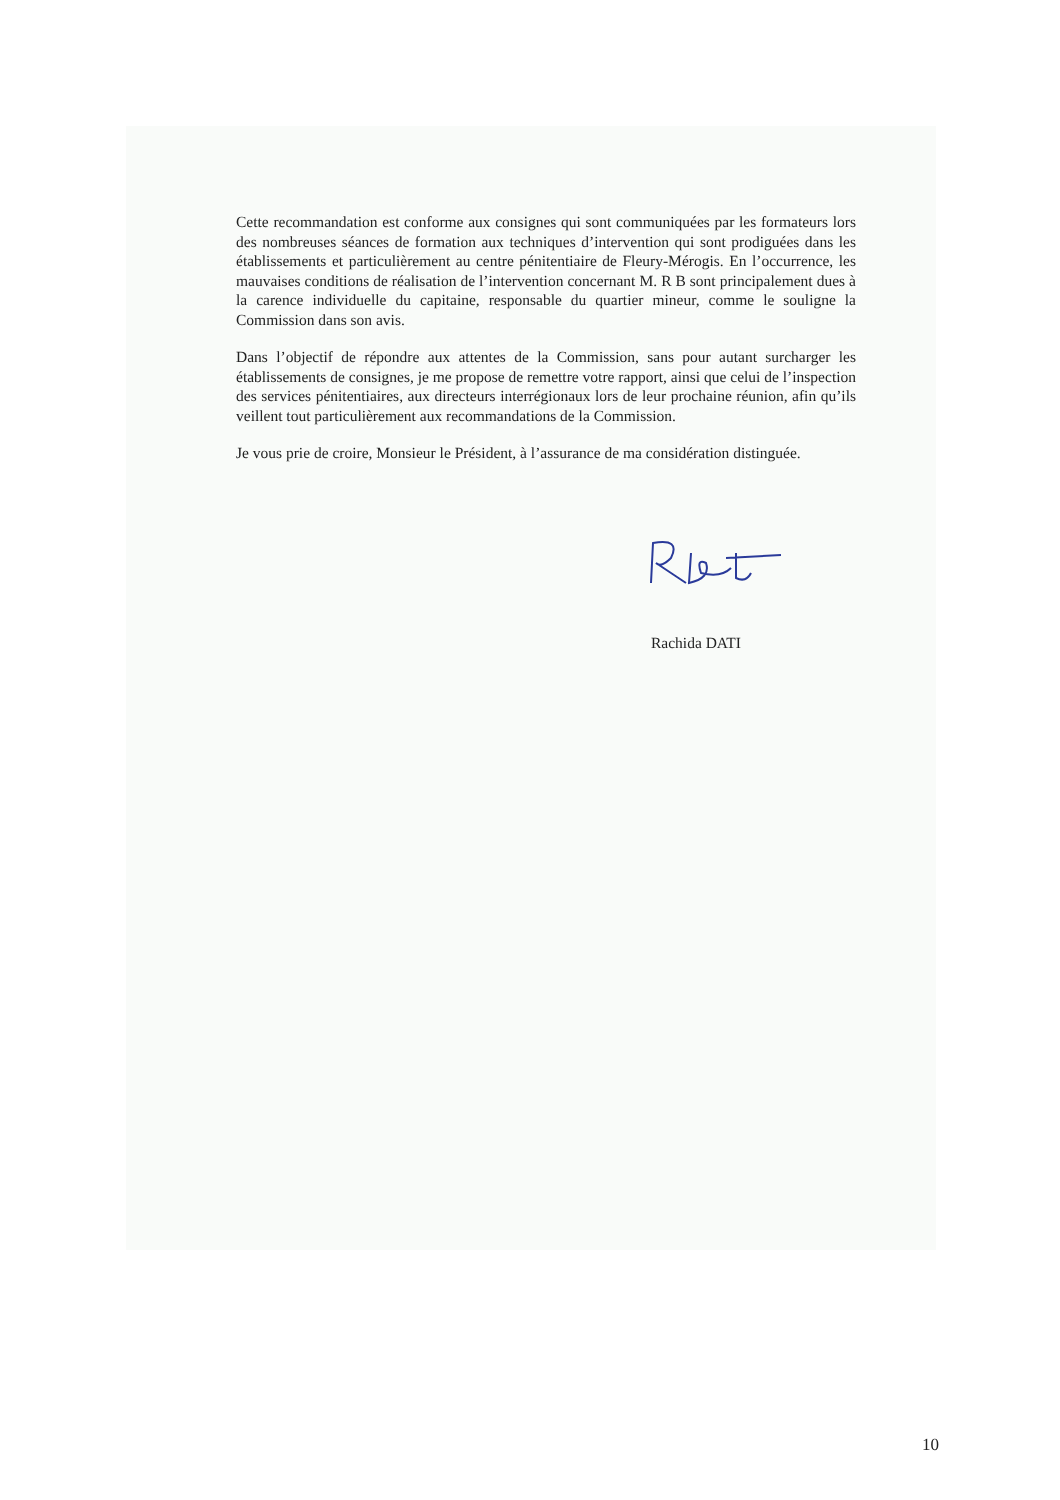Cette recommandation est conforme aux consignes qui sont communiquées par les formateurs lors des nombreuses séances de formation aux techniques d’intervention qui sont prodiguées dans les établissements et particulièrement au centre pénitentiaire de Fleury-Mérogis. En l’occurrence, les mauvaises conditions de réalisation de l’intervention concernant M. R B sont principalement dues à la carence individuelle du capitaine, responsable du quartier mineur, comme le souligne la Commission dans son avis.
Dans l’objectif de répondre aux attentes de la Commission, sans pour autant surcharger les établissements de consignes, je me propose de remettre votre rapport, ainsi que celui de l’inspection des services pénitentiaires, aux directeurs interrégionaux lors de leur prochaine réunion, afin qu’ils veillent tout particulièrement aux recommandations de la Commission.
Je vous prie de croire, Monsieur le Président, à l’assurance de ma considération distinguée.
Rachida DATI
10